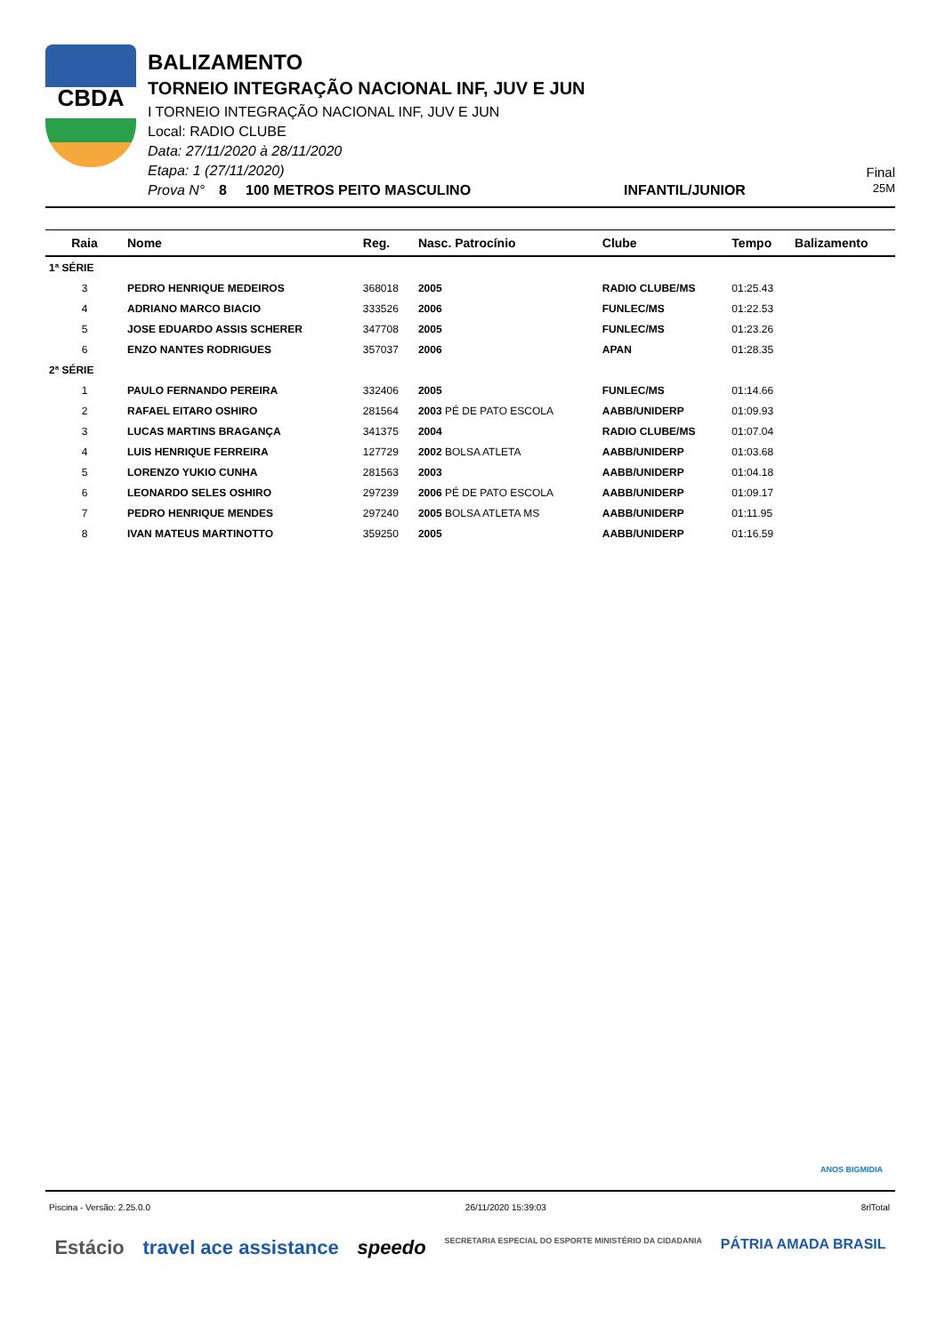CBDA
BALIZAMENTO
TORNEIO INTEGRAÇÃO NACIONAL INF, JUV E JUN
I TORNEIO INTEGRAÇÃO NACIONAL INF, JUV E JUN
Local: RADIO CLUBE
Data: 27/11/2020 à 28/11/2020
Etapa: 1 (27/11/2020)
Prova N° 8 100 METROS PEITO MASCULINO INFANTIL/JUNIOR
Final
25M
| Raia | Nome | Reg. | Nasc. Patrocínio | Clube | Tempo | Balizamento |
| --- | --- | --- | --- | --- | --- | --- |
| 1ª SÉRIE | | | | | | |
| 3 | PEDRO HENRIQUE MEDEIROS | 368018 | 2005 | RADIO CLUBE/MS | 01:25.43 | |
| 4 | ADRIANO MARCO BIACIO | 333526 | 2006 | FUNLEC/MS | 01:22.53 | |
| 5 | JOSE EDUARDO ASSIS SCHERER | 347708 | 2005 | FUNLEC/MS | 01:23.26 | |
| 6 | ENZO NANTES RODRIGUES | 357037 | 2006 | APAN | 01:28.35 | |
| 2ª SÉRIE | | | | | | |
| 1 | PAULO FERNANDO PEREIRA | 332406 | 2005 | FUNLEC/MS | 01:14.66 | |
| 2 | RAFAEL EITARO OSHIRO | 281564 | 2003 PÉ DE PATO ESCOLA | AABB/UNIDERP | 01:09.93 | |
| 3 | LUCAS MARTINS BRAGANÇA | 341375 | 2004 | RADIO CLUBE/MS | 01:07.04 | |
| 4 | LUIS HENRIQUE FERREIRA | 127729 | 2002 BOLSA ATLETA | AABB/UNIDERP | 01:03.68 | |
| 5 | LORENZO YUKIO CUNHA | 281563 | 2003 | AABB/UNIDERP | 01:04.18 | |
| 6 | LEONARDO SELES OSHIRO | 297239 | 2006 PÉ DE PATO ESCOLA | AABB/UNIDERP | 01:09.17 | |
| 7 | PEDRO HENRIQUE MENDES | 297240 | 2005 BOLSA ATLETA MS | AABB/UNIDERP | 01:11.95 | |
| 8 | IVAN MATEUS MARTINOTTO | 359250 | 2005 | AABB/UNIDERP | 01:16.59 | |
ANOS BIGMIDIA
Piscina - Versão: 2.25.0.0 26/11/2020 15:39:03 8rlTotal
Estácio travel ace assistance speedo SECRETARIA ESPECIAL DO ESPORTE MINISTÉRIO DA CIDADANIA PÁTRIA AMADA BRASIL